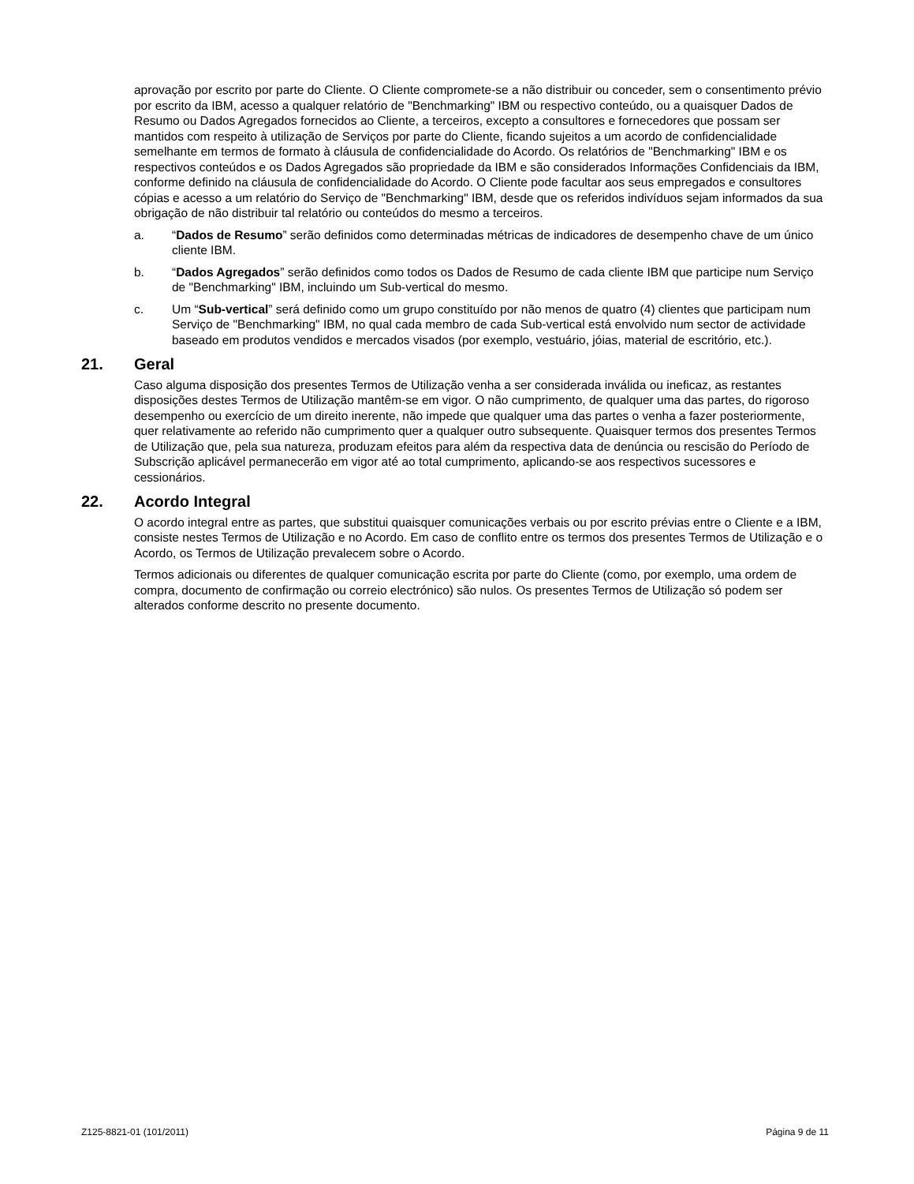aprovação por escrito por parte do Cliente. O Cliente compromete-se a não distribuir ou conceder, sem o consentimento prévio por escrito da IBM, acesso a qualquer relatório de "Benchmarking" IBM ou respectivo conteúdo, ou a quaisquer Dados de Resumo ou Dados Agregados fornecidos ao Cliente, a terceiros, excepto a consultores e fornecedores que possam ser mantidos com respeito à utilização de Serviços por parte do Cliente, ficando sujeitos a um acordo de confidencialidade semelhante em termos de formato à cláusula de confidencialidade do Acordo. Os relatórios de "Benchmarking" IBM e os respectivos conteúdos e os Dados Agregados são propriedade da IBM e são considerados Informações Confidenciais da IBM, conforme definido na cláusula de confidencialidade do Acordo. O Cliente pode facultar aos seus empregados e consultores cópias e acesso a um relatório do Serviço de "Benchmarking" IBM, desde que os referidos indivíduos sejam informados da sua obrigação de não distribuir tal relatório ou conteúdos do mesmo a terceiros.
a. “Dados de Resumo” serão definidos como determinadas métricas de indicadores de desempenho chave de um único cliente IBM.
b. “Dados Agregados” serão definidos como todos os Dados de Resumo de cada cliente IBM que participe num Serviço de "Benchmarking" IBM, incluindo um Sub-vertical do mesmo.
c. Um “Sub-vertical” será definido como um grupo constituído por não menos de quatro (4) clientes que participam num Serviço de "Benchmarking" IBM, no qual cada membro de cada Sub-vertical está envolvido num sector de actividade baseado em produtos vendidos e mercados visados (por exemplo, vestuário, jóias, material de escritório, etc.).
21. Geral
Caso alguma disposição dos presentes Termos de Utilização venha a ser considerada inválida ou ineficaz, as restantes disposições destes Termos de Utilização mantêm-se em vigor. O não cumprimento, de qualquer uma das partes, do rigoroso desempenho ou exercício de um direito inerente, não impede que qualquer uma das partes o venha a fazer posteriormente, quer relativamente ao referido não cumprimento quer a qualquer outro subsequente. Quaisquer termos dos presentes Termos de Utilização que, pela sua natureza, produzam efeitos para além da respectiva data de denúncia ou rescisão do Período de Subscrição aplicável permanecerão em vigor até ao total cumprimento, aplicando-se aos respectivos sucessores e cessionários.
22. Acordo Integral
O acordo integral entre as partes, que substitui quaisquer comunicações verbais ou por escrito prévias entre o Cliente e a IBM, consiste nestes Termos de Utilização e no Acordo. Em caso de conflito entre os termos dos presentes Termos de Utilização e o Acordo, os Termos de Utilização prevalecem sobre o Acordo.
Termos adicionais ou diferentes de qualquer comunicação escrita por parte do Cliente (como, por exemplo, uma ordem de compra, documento de confirmação ou correio electrónico) são nulos. Os presentes Termos de Utilização só podem ser alterados conforme descrito no presente documento.
Z125-8821-01 (101/2011) Página 9 de 11